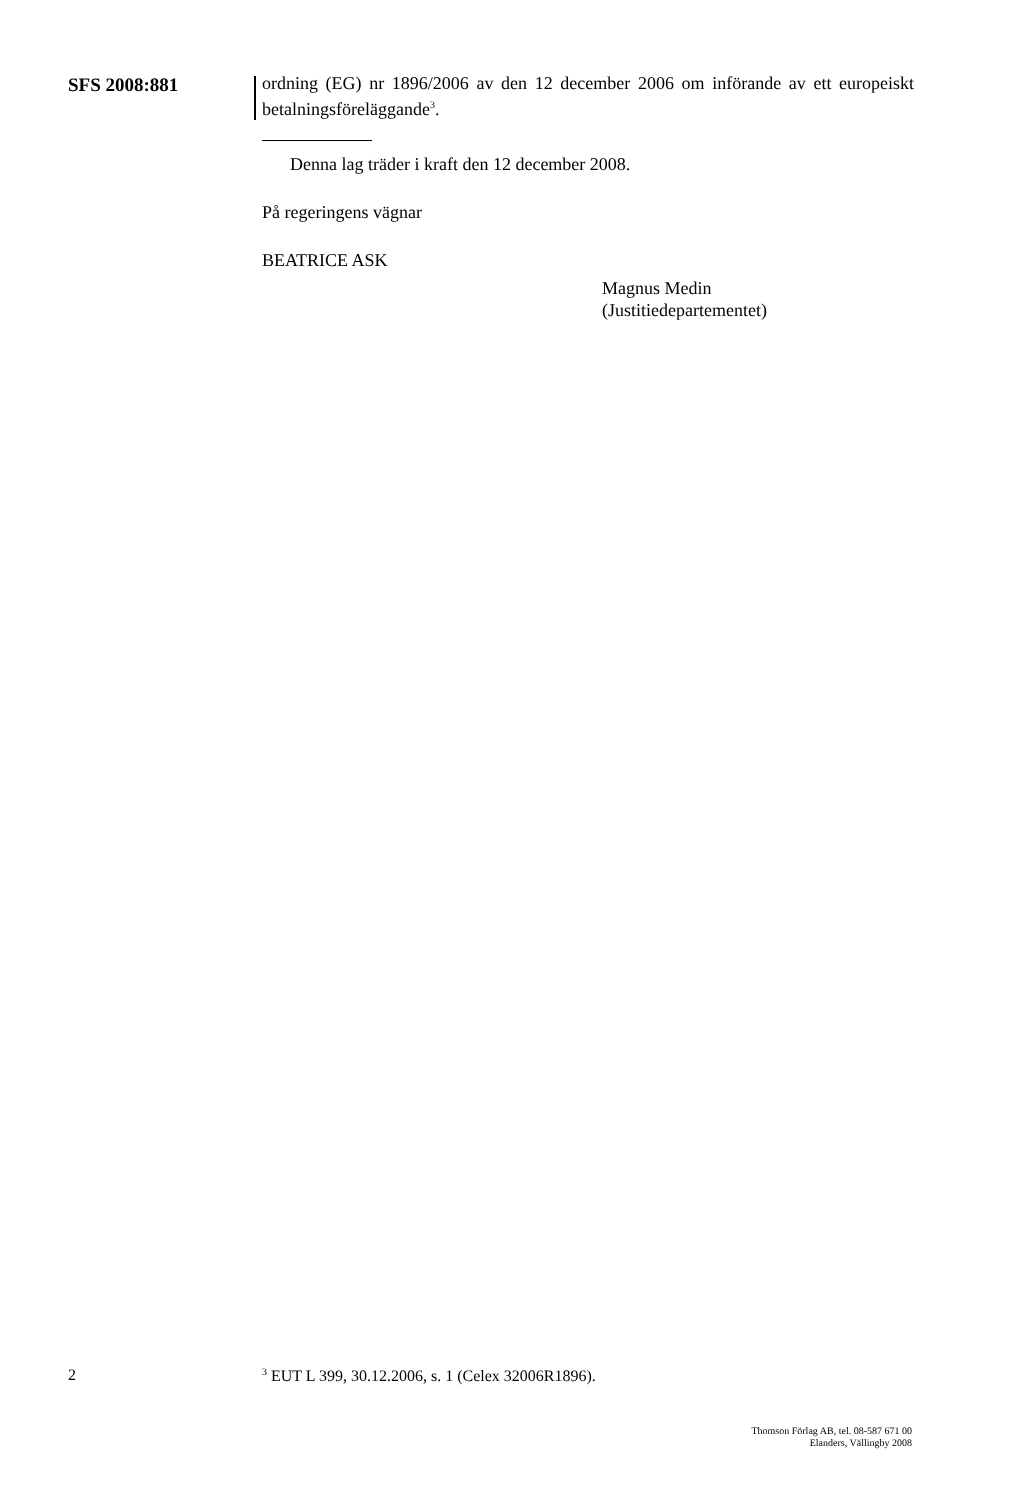SFS 2008:881
ordning (EG) nr 1896/2006 av den 12 december 2006 om införande av ett europeiskt betalningsföreläggande<sup>3</sup>.
Denna lag träder i kraft den 12 december 2008.
På regeringens vägnar
BEATRICE ASK
Magnus Medin
(Justitiedepartementet)
2<sup>3</sup> EUT L 399, 30.12.2006, s. 1 (Celex 32006R1896).
Thomson Förlag AB, tel. 08-587 671 00
Elanders, Vällingby 2008